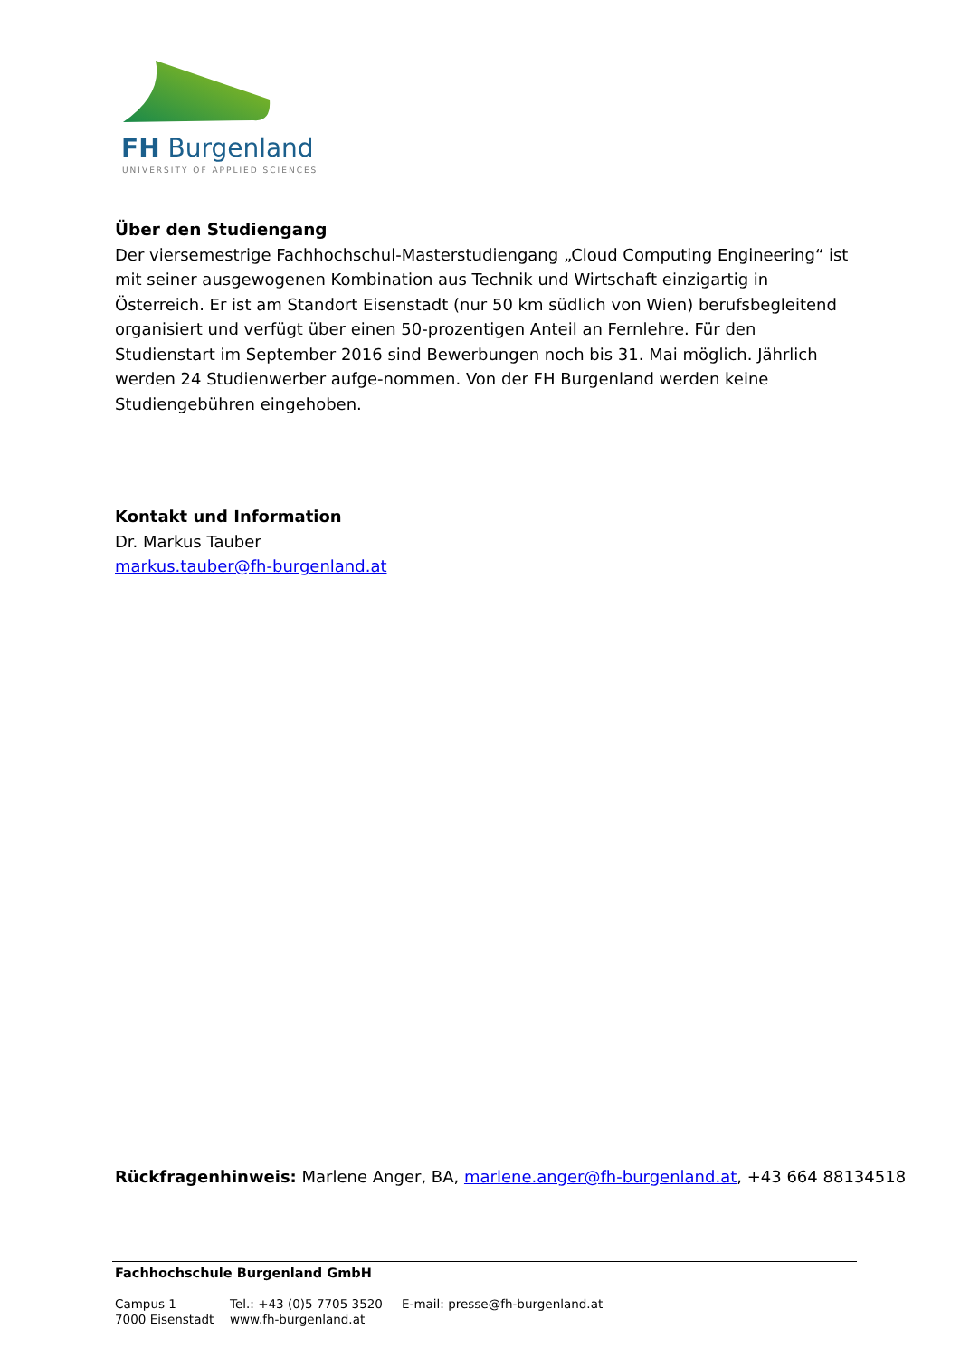FH Burgenland
UNIVERSITY OF APPLIED SCIENCES
Über den Studiengang
Der viersemestrige Fachhochschul-Masterstudiengang „Cloud Computing Engineering“ ist mit seiner ausgewogenen Kombination aus Technik und Wirtschaft einzigartig in Österreich. Er ist am Standort Eisenstadt (nur 50 km südlich von Wien) berufsbegleitend organisiert und verfügt über einen 50-prozentigen Anteil an Fernlehre. Für den Studienstart im September 2016 sind Bewerbungen noch bis 31. Mai möglich. Jährlich werden 24 Studienwerber aufge-nommen. Von der FH Burgenland werden keine Studiengebühren eingehoben.
Kontakt und Information
Dr. Markus Tauber
markus.tauber@fh-burgenland.at
Rückfragenhinweis: Marlene Anger, BA, marlene.anger@fh-burgenland.at, +43 664 88134518
Fachhochschule Burgenland GmbH
Campus 1
7000 Eisenstadt
Tel.: +43 (0)5 7705 3520
www.fh-burgenland.at
E-mail: presse@fh-burgenland.at